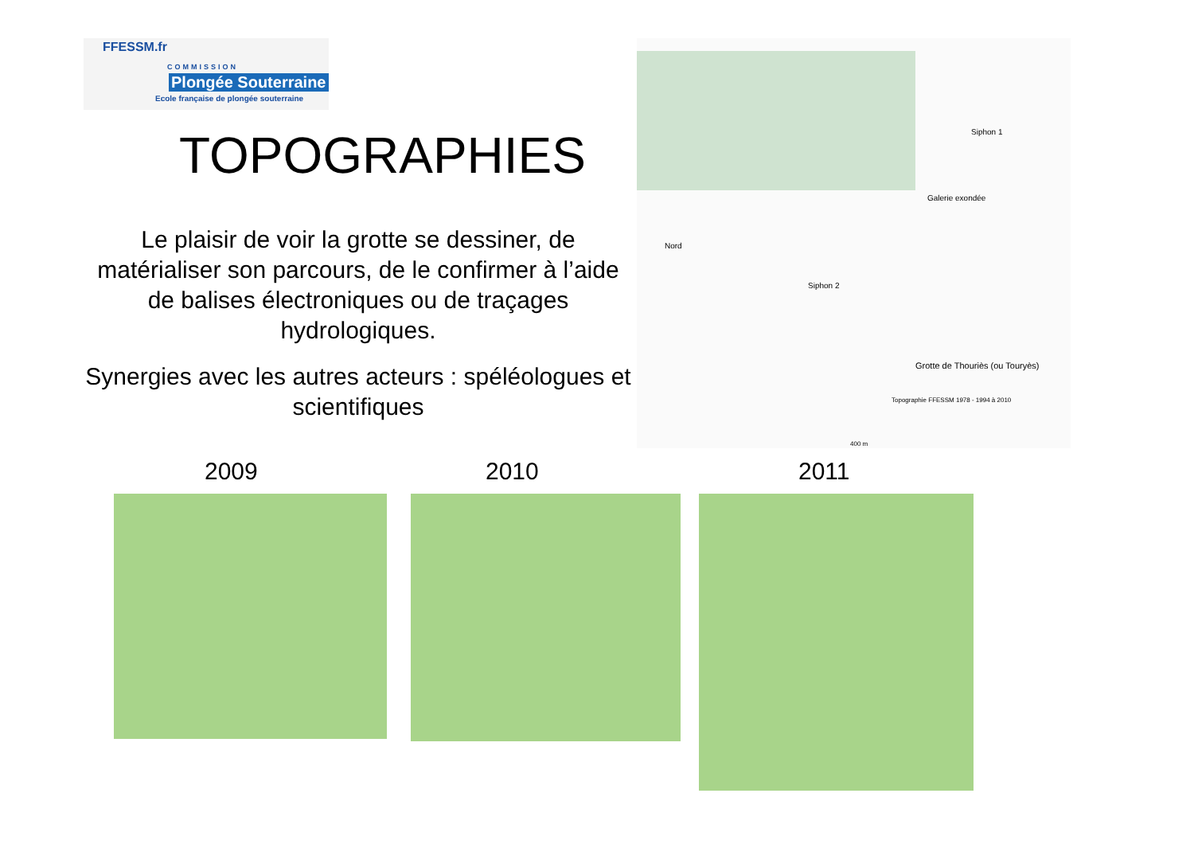FFESSM.fr
COMMISSION
Plongée Souterraine
Ecole française de plongée souterraine
TOPOGRAPHIES
Le plaisir de voir la grotte se dessiner, de matérialiser son parcours, de le confirmer à l’aide de balises électroniques ou de traçages hydrologiques.
Synergies avec les autres acteurs : spéléologues et scientifiques
Nord
Siphon 2
Siphon 1
Galerie exondée
Grotte de Thouriès (ou Touryès)
Topographie FFESSM 1978 - 1994 à 2010
400 m
2009 2010 2011